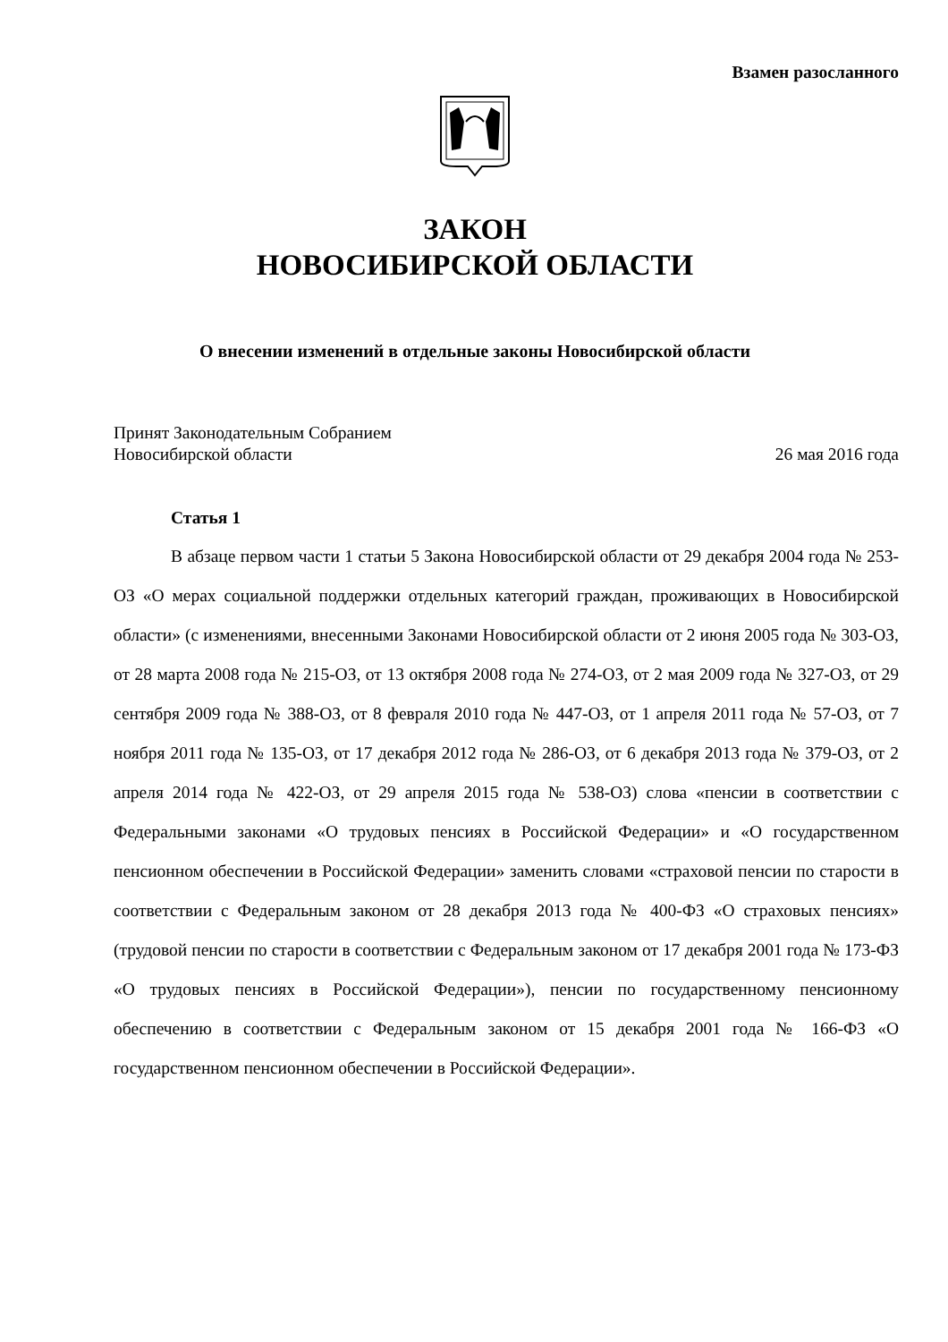Взамен разосланного
ЗАКОН
НОВОСИБИРСКОЙ ОБЛАСТИ
О внесении изменений в отдельные законы Новосибирской области
Принят Законодательным Собранием
Новосибирской области
26 мая 2016 года
Статья 1
В абзаце первом части 1 статьи 5 Закона Новосибирской области от 29 декабря 2004 года № 253-ОЗ «О мерах социальной поддержки отдельных категорий граждан, проживающих в Новосибирской области» (с изменениями, внесенными Законами Новосибирской области от 2 июня 2005 года № 303-ОЗ, от 28 марта 2008 года № 215-ОЗ, от 13 октября 2008 года № 274-ОЗ, от 2 мая 2009 года № 327-ОЗ, от 29 сентября 2009 года № 388-ОЗ, от 8 февраля 2010 года № 447-ОЗ, от 1 апреля 2011 года № 57-ОЗ, от 7 ноября 2011 года № 135-ОЗ, от 17 декабря 2012 года № 286-ОЗ, от 6 декабря 2013 года № 379-ОЗ, от 2 апреля 2014 года № 422-ОЗ, от 29 апреля 2015 года № 538-ОЗ) слова «пенсии в соответствии с Федеральными законами «О трудовых пенсиях в Российской Федерации» и «О государственном пенсионном обеспечении в Российской Федерации» заменить словами «страховой пенсии по старости в соответствии с Федеральным законом от 28 декабря 2013 года № 400-ФЗ «О страховых пенсиях» (трудовой пенсии по старости в соответствии с Федеральным законом от 17 декабря 2001 года № 173-ФЗ «О трудовых пенсиях в Российской Федерации»), пенсии по государственному пенсионному обеспечению в соответствии с Федеральным законом от 15 декабря 2001 года № 166-ФЗ «О государственном пенсионном обеспечении в Российской Федерации».